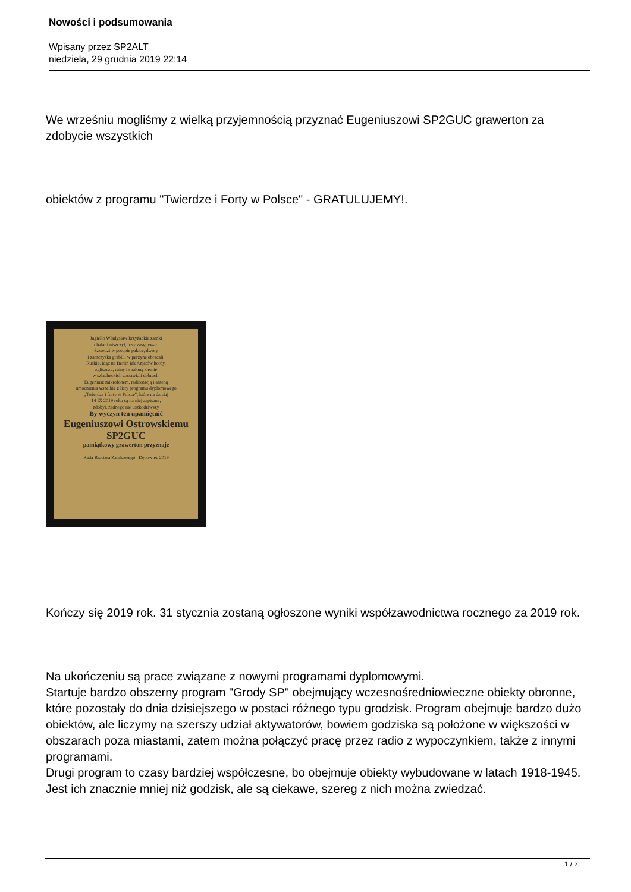Nowości i podsumowania
Wpisany przez SP2ALT
niedziela, 29 grudnia 2019 22:14
We wrześniu mogliśmy z wielką przyjemnością przyznać Eugeniuszowi SP2GUC grawerton za zdobycie wszystkich
obiektów z programu "Twierdze i Forty w Polsce" - GRATULUJEMY!.
Jagiełło Władysław krzyżackie zamki
obalał i niszczył, fosy zasypywał.
Szwedzi w potopie pałace, dwory
i zamczyska grabili, w perzynę obracali.
Ruskie, idąc na Berlin jak Azjatów hordy,
zgliszcza, ruiny i spaloną ziemię
w szlacheckich zostawiali dobrach.
Eugeniusz mikrofonem, radiostacją i anteną
umocnienia wszelkie z listy programu dyplomowego
„Twierdze i forty w Polsce", które na dzisiaj
14 IX 2019 roku są na niej zapisane,
zdobył, żadnego nie uszkodziwszy
By wyczyn ten upamiętnić
Eugeniuszowi Ostrowskiemu SP2GUC
pamiątkowy grawerton przyznaje
Rada Bractwa Zamkowego Dębowiec 2019
Kończy się 2019 rok. 31 stycznia zostaną ogłoszone wyniki współzawodnictwa rocznego za 2019 rok.
Na ukończeniu są prace związane z nowymi programami dyplomowymi.
Startuje bardzo obszerny program "Grody SP" obejmujący wczesnośredniowieczne obiekty obronne, które pozostały do dnia dzisiejszego w postaci różnego typu grodzisk. Program obejmuje bardzo dużo obiektów, ale liczymy na szerszy udział aktywatorów, bowiem godziska są położone w większości w obszarach poza miastami, zatem można połączyć pracę przez radio z wypoczynkiem, także z innymi programami.
Drugi program to czasy bardziej współczesne, bo obejmuje obiekty wybudowane w latach 1918-1945. Jest ich znacznie mniej niż godzisk, ale są ciekawe, szereg z nich można zwiedzać.
1 / 2